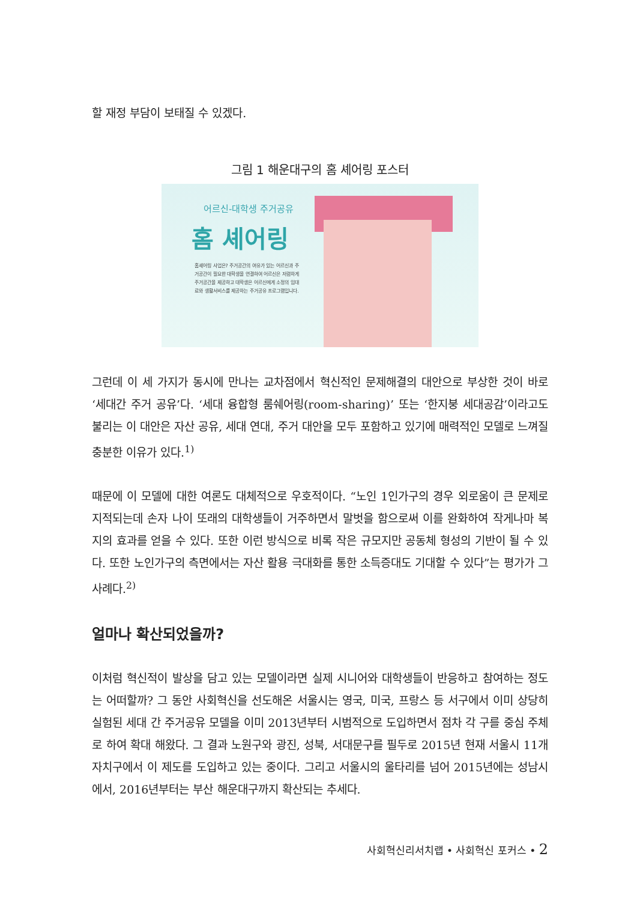할 재정 부담이 보태질 수 있겠다.
그림 1 해운대구의 홈 셰어링 포스터
어르신-대학생 주거공유
홈 셰어링
홈셰어링 사업은? 주거공간의 여유가 있는 어르신과 주거공간이 필요한 대학생을 연결하여 어르신은 저렴하게 주거공간을 제공하고 대학생은 어르신에게 소정의 임대료와 생활서비스를 제공하는 주거공유 프로그램입니다.
그런데 이 세 가지가 동시에 만나는 교차점에서 혁신적인 문제해결의 대안으로 부상한 것이 바로 ‘세대간 주거 공유’다. ‘세대 융합형 룸쉐어링(room-sharing)’ 또는 ‘한지붕 세대공감’이라고도 불리는 이 대안은 자산 공유, 세대 연대, 주거 대안을 모두 포함하고 있기에 매력적인 모델로 느껴질 충분한 이유가 있다.<sup>1)</sup>
때문에 이 모델에 대한 여론도 대체적으로 우호적이다. “노인 1인가구의 경우 외로움이 큰 문제로 지적되는데 손자 나이 또래의 대학생들이 거주하면서 말벗을 함으로써 이를 완화하여 작게나마 복지의 효과를 얻을 수 있다. 또한 이런 방식으로 비록 작은 규모지만 공동체 형성의 기반이 될 수 있다. 또한 노인가구의 측면에서는 자산 활용 극대화를 통한 소득증대도 기대할 수 있다”는 평가가 그 사례다.<sup>2)</sup>
얼마나 확산되었을까?
이처럼 혁신적이 발상을 담고 있는 모델이라면 실제 시니어와 대학생들이 반응하고 참여하는 정도는 어떠할까? 그 동안 사회혁신을 선도해온 서울시는 영국, 미국, 프랑스 등 서구에서 이미 상당히 실험된 세대 간 주거공유 모델을 이미 2013년부터 시범적으로 도입하면서 점차 각 구를 중심 주체로 하여 확대 해왔다. 그 결과 노원구와 광진, 성북, 서대문구를 필두로 2015년 현재 서울시 11개 자치구에서 이 제도를 도입하고 있는 중이다. 그리고 서울시의 울타리를 넘어 2015년에는 성남시에서, 2016년부터는 부산 해운대구까지 확산되는 추세다.
사회혁신리서치랩 • 사회혁신 포커스 • 2